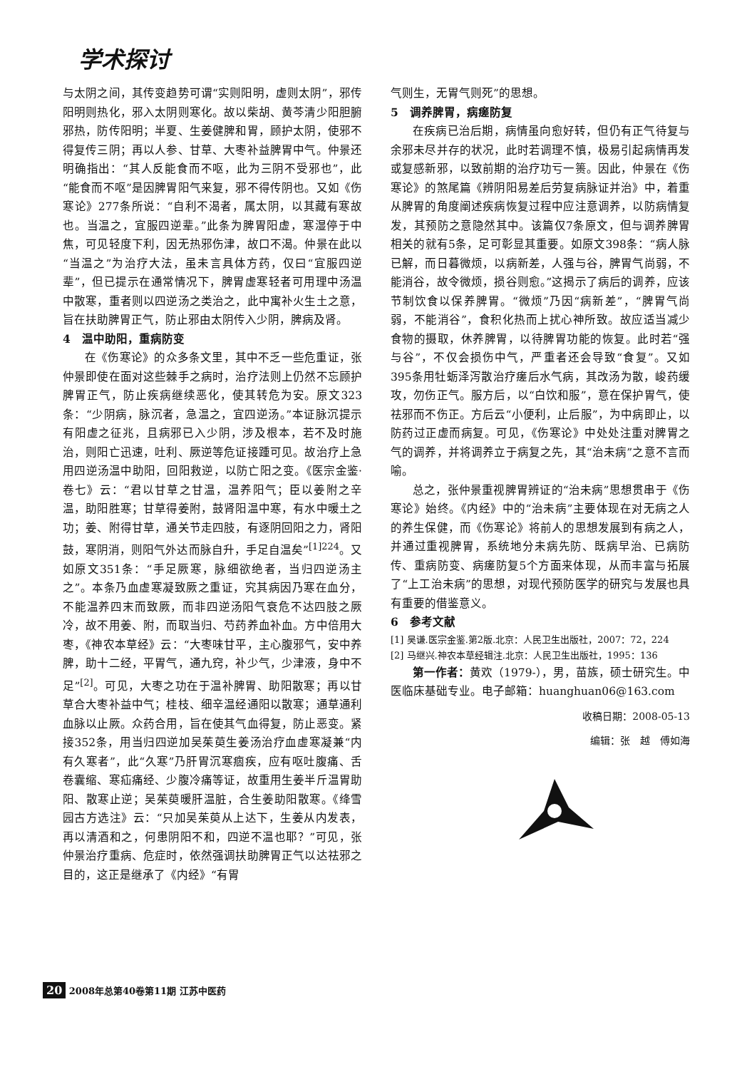学术探讨
与太阴之间，其传变趋势可谓“实则阳明，虚则太阴”，邪传阳明则热化，邪入太阴则寒化。故以柴胡、黄芩清少阳胆腑邪热，防传阳明；半夏、生姜健脾和胃，顾护太阴，使邪不得复传三阴；再以人参、甘草、大枣补益脾胃中气。仲景还明确指出：“其人反能食而不呕，此为三阴不受邪也”，此“能食而不呕”是因脾胃阳气来复，邪不得传阴也。又如《伤寒论》277条所说：“自利不渴者，属太阴，以其藏有寒故也。当温之，宜服四逆辈。”此条为脾胃阳虚，寒湿停于中焦，可见轻度下利，因无热邪伤津，故口不渴。仲景在此以“当温之”为治疗大法，虽未言具体方药，仅曰“宜服四逆辈”，但已提示在通常情况下，脾胃虚寒轻者可用理中汤温中散寒，重者则以四逆汤之类治之，此中寓补火生土之意，旨在扶助脾胃正气，防止邪由太阴传入少阴，脾病及肾。
4　温中助阳，重病防变
在《伤寒论》的众多条文里，其中不乏一些危重证，张仲景即使在面对这些棘手之病时，治疗法则上仍然不忘顾护脾胃正气，防止疾病继续恶化，使其转危为安。原文323条：“少阴病，脉沉者，急温之，宜四逆汤。”本证脉沉提示有阳虚之征兆，且病邪已入少阴，涉及根本，若不及时施治，则阳亡迅速，吐利、厥逆等危证接踵可见。故治疗上急用四逆汤温中助阳，回阳救逆，以防亡阳之变。《医宗金鉴·卷七》云：“君以甘草之甘温，温养阳气；臣以姜附之辛温，助阳胜寒；甘草得姜附，鼓肾阳温中寒，有水中暖土之功；姜、附得甘草，通关节走四肢，有逐阴回阳之力，肾阳鼓，寒阴消，则阳气外达而脉自升，手足自温矣”<sup>[1]224</sup>。又如原文351条：“手足厥寒，脉细欲绝者，当归四逆汤主之”。本条乃血虚寒凝致厥之重证，究其病因乃寒在血分，不能温养四末而致厥，而非四逆汤阳气衰危不达四肢之厥冷，故不用姜、附，而取当归、芍药养血补血。方中倍用大枣，《神农本草经》云：“大枣味甘平，主心腹邪气，安中养脾，助十二经，平胃气，通九窍，补少气，少津液，身中不足”<sup>[2]</sup>。可见，大枣之功在于温补脾胃、助阳散寒；再以甘草合大枣补益中气；桂枝、细辛温经通阳以散寒；通草通利血脉以止厥。众药合用，旨在使其气血得复，防止恶变。紧接352条，用当归四逆加吴茱萸生姜汤治疗血虚寒凝兼“内有久寒者”，此“久寒”乃肝胃沉寒痼疾，应有呕吐腹痛、舌卷囊缩、寒疝痛经、少腹冷痛等证，故重用生姜半斤温胃助阳、散寒止逆；吴茱萸暖肝温脏，合生姜助阳散寒。《绛雪园古方选注》云：“只加吴茱萸从上达下，生姜从内发表，再以清酒和之，何患阴阳不和，四逆不温也耶？”可见，张仲景治疗重病、危症时，依然强调扶助脾胃正气以达祛邪之目的，这正是继承了《内经》“有胃
气则生，无胃气则死”的思想。
5　调养脾胃，病瘥防复
在疾病已治后期，病情虽向愈好转，但仍有正气待复与余邪未尽并存的状况，此时若调理不慎，极易引起病情再发或复感新邪，以致前期的治疗功亏一篑。因此，仲景在《伤寒论》的煞尾篇《辨阴阳易差后劳复病脉证并治》中，着重从脾胃的角度阐述疾病恢复过程中应注意调养，以防病情复发，其预防之意隐然其中。该篇仅7条原文，但与调养脾胃相关的就有5条，足可彰显其重要。如原文398条：“病人脉已解，而日暮微烦，以病新差，人强与谷，脾胃气尚弱，不能消谷，故令微烦，损谷则愈。”这揭示了病后的调养，应该节制饮食以保养脾胃。“微烦”乃因“病新差”，“脾胃气尚弱，不能消谷”，食积化热而上扰心神所致。故应适当减少食物的摄取，休养脾胃，以待脾胃功能的恢复。此时若“强与谷”，不仅会损伤中气，严重者还会导致“食复”。又如395条用牡蛎泽泻散治疗瘥后水气病，其改汤为散，峻药缓攻，勿伤正气。服方后，以“白饮和服”，意在保护胃气，使祛邪而不伤正。方后云“小便利，止后服”，为中病即止，以防药过正虚而病复。可见，《伤寒论》中处处注重对脾胃之气的调养，并将调养立于病复之先，其“治未病”之意不言而喻。
总之，张仲景重视脾胃辨证的“治未病”思想贯串于《伤寒论》始终。《内经》中的“治未病”主要体现在对无病之人的养生保健，而《伤寒论》将前人的思想发展到有病之人，并通过重视脾胃，系统地分未病先防、既病早治、已病防传、重病防变、病瘥防复5个方面来体现，从而丰富与拓展了“上工治未病”的思想，对现代预防医学的研究与发展也具有重要的借鉴意义。
6　参考文献
[1] 吴谦.医宗金鉴.第2版.北京：人民卫生出版社，2007：72，224
[2] 马继兴.神农本草经辑注.北京：人民卫生出版社，1995：136
第一作者：黄欢（1979-），男，苗族，硕士研究生。中医临床基础专业。电子邮箱：huanghuan06@163.com
收稿日期：2008-05-13
编辑：张　越　傅如海
20 2008年总第40卷第11期 江苏中医药